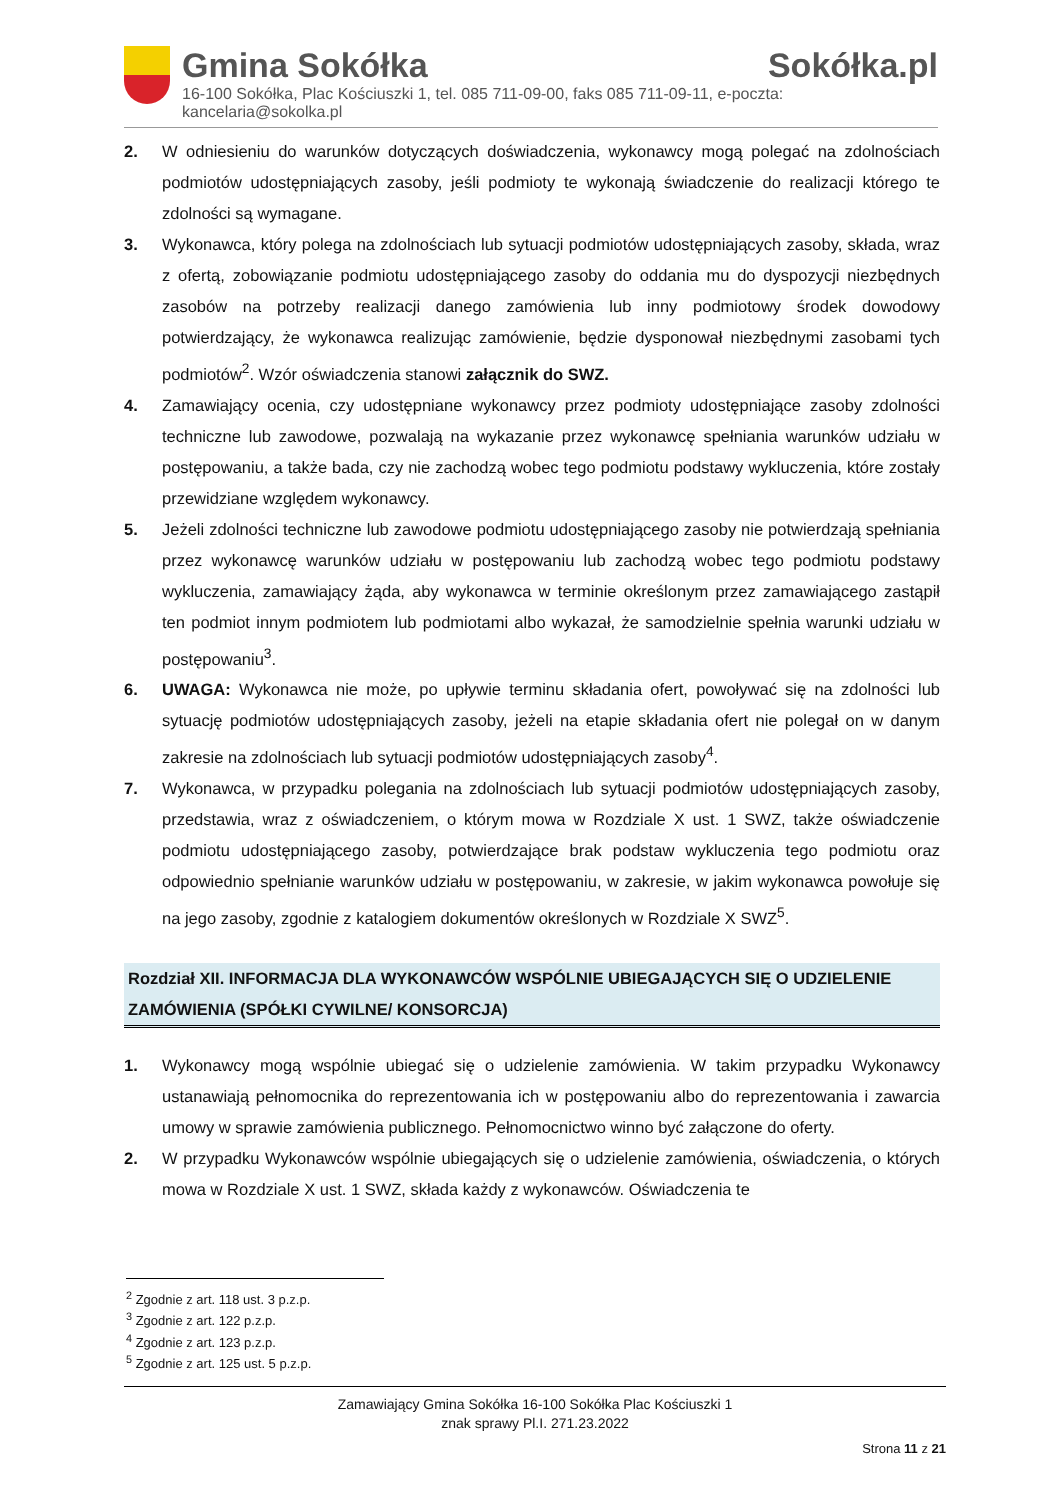Gmina Sokółka Sokółka.pl
16-100 Sokółka, Plac Kościuszki 1, tel. 085 711-09-00, faks 085 711-09-11, e-poczta: kancelaria@sokolka.pl
2. W odniesieniu do warunków dotyczących doświadczenia, wykonawcy mogą polegać na zdolnościach podmiotów udostępniających zasoby, jeśli podmioty te wykonają świadczenie do realizacji którego te zdolności są wymagane.
3. Wykonawca, który polega na zdolnościach lub sytuacji podmiotów udostępniających zasoby, składa, wraz z ofertą, zobowiązanie podmiotu udostępniającego zasoby do oddania mu do dyspozycji niezbędnych zasobów na potrzeby realizacji danego zamówienia lub inny podmiotowy środek dowodowy potwierdzający, że wykonawca realizując zamówienie, będzie dysponował niezbędnymi zasobami tych podmiotów<sup>2</sup>. Wzór oświadczenia stanowi załącznik do SWZ.
4. Zamawiający ocenia, czy udostępniane wykonawcy przez podmioty udostępniające zasoby zdolności techniczne lub zawodowe, pozwalają na wykazanie przez wykonawcę spełniania warunków udziału w postępowaniu, a także bada, czy nie zachodzą wobec tego podmiotu podstawy wykluczenia, które zostały przewidziane względem wykonawcy.
5. Jeżeli zdolności techniczne lub zawodowe podmiotu udostępniającego zasoby nie potwierdzają spełniania przez wykonawcę warunków udziału w postępowaniu lub zachodzą wobec tego podmiotu podstawy wykluczenia, zamawiający żąda, aby wykonawca w terminie określonym przez zamawiającego zastąpił ten podmiot innym podmiotem lub podmiotami albo wykazał, że samodzielnie spełnia warunki udziału w postępowaniu<sup>3</sup>.
6. UWAGA: Wykonawca nie może, po upływie terminu składania ofert, powoływać się na zdolności lub sytuację podmiotów udostępniających zasoby, jeżeli na etapie składania ofert nie polegał on w danym zakresie na zdolnościach lub sytuacji podmiotów udostępniających zasoby<sup>4</sup>.
7. Wykonawca, w przypadku polegania na zdolnościach lub sytuacji podmiotów udostępniających zasoby, przedstawia, wraz z oświadczeniem, o którym mowa w Rozdziale X ust. 1 SWZ, także oświadczenie podmiotu udostępniającego zasoby, potwierdzające brak podstaw wykluczenia tego podmiotu oraz odpowiednio spełnianie warunków udziału w postępowaniu, w zakresie, w jakim wykonawca powołuje się na jego zasoby, zgodnie z katalogiem dokumentów określonych w Rozdziale X SWZ<sup>5</sup>.
Rozdział XII. INFORMACJA DLA WYKONAWCÓW WSPÓLNIE UBIEGAJĄCYCH SIĘ O UDZIELENIE ZAMÓWIENIA (SPÓŁKI CYWILNE/ KONSORCJA)
1. Wykonawcy mogą wspólnie ubiegać się o udzielenie zamówienia. W takim przypadku Wykonawcy ustanawiają pełnomocnika do reprezentowania ich w postępowaniu albo do reprezentowania i zawarcia umowy w sprawie zamówienia publicznego. Pełnomocnictwo winno być załączone do oferty.
2. W przypadku Wykonawców wspólnie ubiegających się o udzielenie zamówienia, oświadczenia, o których mowa w Rozdziale X ust. 1 SWZ, składa każdy z wykonawców. Oświadczenia te
<sup>2</sup> Zgodnie z art. 118 ust. 3 p.z.p.
<sup>3</sup> Zgodnie z art. 122 p.z.p.
<sup>4</sup> Zgodnie z art. 123 p.z.p.
<sup>5</sup> Zgodnie z art. 125 ust. 5 p.z.p.
Zamawiający Gmina Sokółka 16-100 Sokółka Plac Kościuszki 1
znak sprawy Pl.I. 271.23.2022
Strona 11 z 21